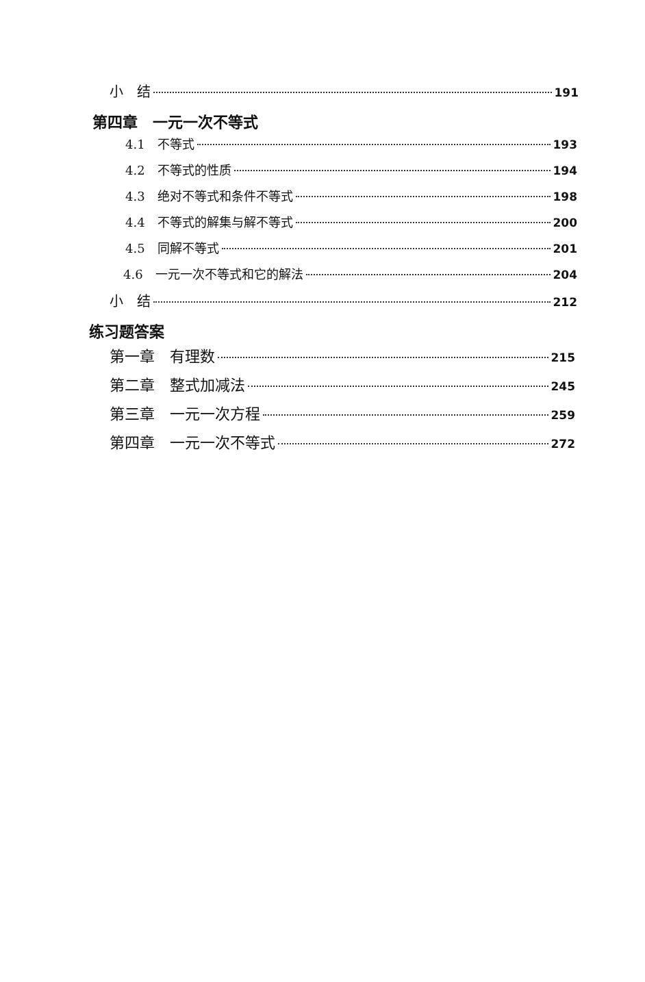小　结 191
第四章　一元一次不等式
4.1　不等式 193
4.2　不等式的性质 194
4.3　绝对不等式和条件不等式 198
4.4　不等式的解集与解不等式 200
4.5　同解不等式 201
4.6　一元一次不等式和它的解法 204
小　结 212
练习题答案
第一章　有理数 215
第二章　整式加减法 245
第三章　一元一次方程 259
第四章　一元一次不等式 272